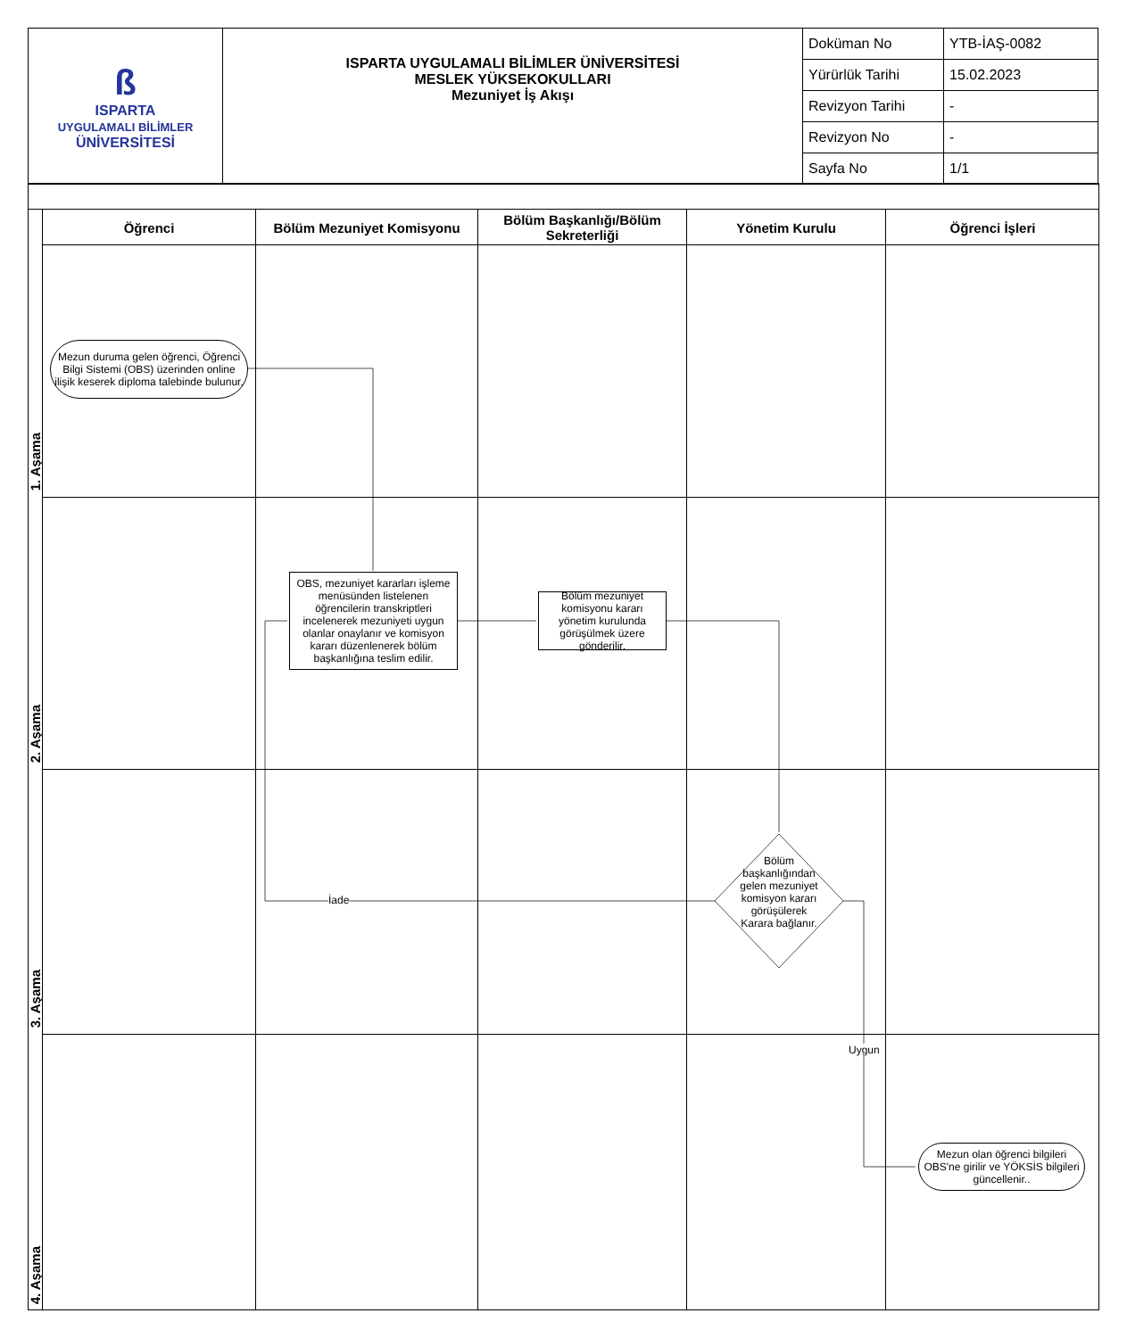| ß ISPARTA UYGULAMALI BİLİMLER ÜNİVERSİTESİ | ISPARTA UYGULAMALI BİLİMLER ÜNİVERSİTESİ MESLEK YÜKSEKOKULLARI Mezuniyet İş Akışı | Doküman No | YTB-İAŞ-0082 |
| | | Yürürlük Tarihi | 15.02.2023 |
| | | Revizyon Tarihi | - |
| | | Revizyon No | - |
| | | Sayfa No | 1/1 |
Öğrenci Bölüm Mezuniyet Komisyonu
Bölüm Başkanlığı/Bölüm Sekreterliği
Yönetim Kurulu Öğrenci İşleri
Mezun duruma gelen öğrenci, Öğrenci Bilgi Sistemi (OBS) üzerinden online ilişik keserek diploma talebinde bulunur.
OBS, mezuniyet kararları işleme menüsünden listelenen öğrencilerin transkriptleri incelenerek mezuniyeti uygun olanlar onaylanır ve komisyon kararı düzenlenerek bölüm başkanlığına teslim edilir.
Bölüm mezuniyet komisyonu kararı yönetim kurulunda görüşülmek üzere gönderilir.
Bölüm başkanlığından gelen mezuniyet komisyon kararı görüşülerek Karara bağlanır.
Mezun olan öğrenci bilgileri OBS'ne girilir ve YÖKSİS bilgileri güncellenir..
İade
Uygun
1. Aşama
2. Aşama
3. Aşama
4. Aşama